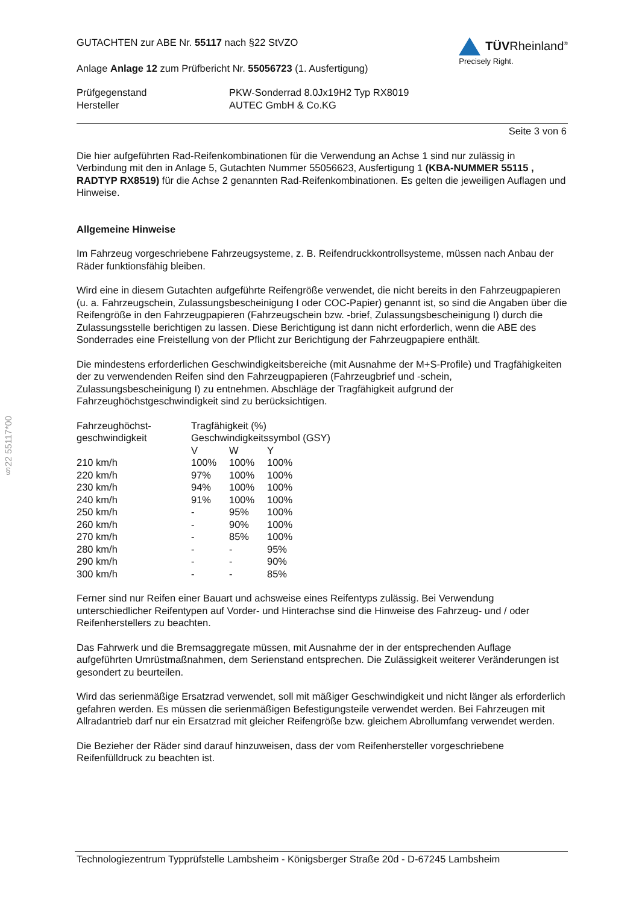§22 55117*00
GUTACHTEN zur ABE Nr. 55117 nach §22 StVZO
Anlage Anlage 12 zum Prüfbericht Nr. 55056723 (1. Ausfertigung)
TÜVRheinland<sup>®</sup>
Precisely Right.
| Prüfgegenstand | PKW-Sonderrad 8.0Jx19H2 Typ RX8019 |
| Hersteller | AUTEC GmbH & Co.KG |
Seite 3 von 6
Die hier aufgeführten Rad-Reifenkombinationen für die Verwendung an Achse 1 sind nur zulässig in Verbindung mit den in Anlage 5, Gutachten Nummer 55056623, Ausfertigung 1 (KBA-NUMMER 55115 , RADTYP RX8519) für die Achse 2 genannten Rad-Reifenkombinationen. Es gelten die jeweiligen Auflagen und Hinweise.
Allgemeine Hinweise
Im Fahrzeug vorgeschriebene Fahrzeugsysteme, z. B. Reifendruckkontrollsysteme, müssen nach Anbau der Räder funktionsfähig bleiben.
Wird eine in diesem Gutachten aufgeführte Reifengröße verwendet, die nicht bereits in den Fahrzeugpapieren (u. a. Fahrzeugschein, Zulassungsbescheinigung I oder COC-Papier) genannt ist, so sind die Angaben über die Reifengröße in den Fahrzeugpapieren (Fahrzeugschein bzw. -brief, Zulassungsbescheinigung I) durch die Zulassungsstelle berichtigen zu lassen. Diese Berichtigung ist dann nicht erforderlich, wenn die ABE des Sonderrades eine Freistellung von der Pflicht zur Berichtigung der Fahrzeugpapiere enthält.
Die mindestens erforderlichen Geschwindigkeitsbereiche (mit Ausnahme der M+S-Profile) und Tragfähigkeiten der zu verwendenden Reifen sind den Fahrzeugpapieren (Fahrzeugbrief und -schein, Zulassungsbescheinigung I) zu entnehmen. Abschläge der Tragfähigkeit aufgrund der Fahrzeughöchstgeschwindigkeit sind zu berücksichtigen.
| Fahrzeughöchst- | Tragfähigkeit (%) | | |
| geschwindigkeit | Geschwindigkeitssymbol (GSY) | | |
| | V | W | Y |
| 210 km/h | 100% | 100% | 100% |
| 220 km/h | 97% | 100% | 100% |
| 230 km/h | 94% | 100% | 100% |
| 240 km/h | 91% | 100% | 100% |
| 250 km/h | - | 95% | 100% |
| 260 km/h | - | 90% | 100% |
| 270 km/h | - | 85% | 100% |
| 280 km/h | - | - | 95% |
| 290 km/h | - | - | 90% |
| 300 km/h | - | - | 85% |
Ferner sind nur Reifen einer Bauart und achsweise eines Reifentyps zulässig. Bei Verwendung unterschiedlicher Reifentypen auf Vorder- und Hinterachse sind die Hinweise des Fahrzeug- und / oder Reifenherstellers zu beachten.
Das Fahrwerk und die Bremsaggregate müssen, mit Ausnahme der in der entsprechenden Auflage aufgeführten Umrüstmaßnahmen, dem Serienstand entsprechen. Die Zulässigkeit weiterer Veränderungen ist gesondert zu beurteilen.
Wird das serienmäßige Ersatzrad verwendet, soll mit mäßiger Geschwindigkeit und nicht länger als erforderlich gefahren werden. Es müssen die serienmäßigen Befestigungsteile verwendet werden. Bei Fahrzeugen mit Allradantrieb darf nur ein Ersatzrad mit gleicher Reifengröße bzw. gleichem Abrollumfang verwendet werden.
Die Bezieher der Räder sind darauf hinzuweisen, dass der vom Reifenhersteller vorgeschriebene Reifenfülldruck zu beachten ist.
Technologiezentrum Typprüfstelle Lambsheim - Königsberger Straße 20d - D-67245 Lambsheim